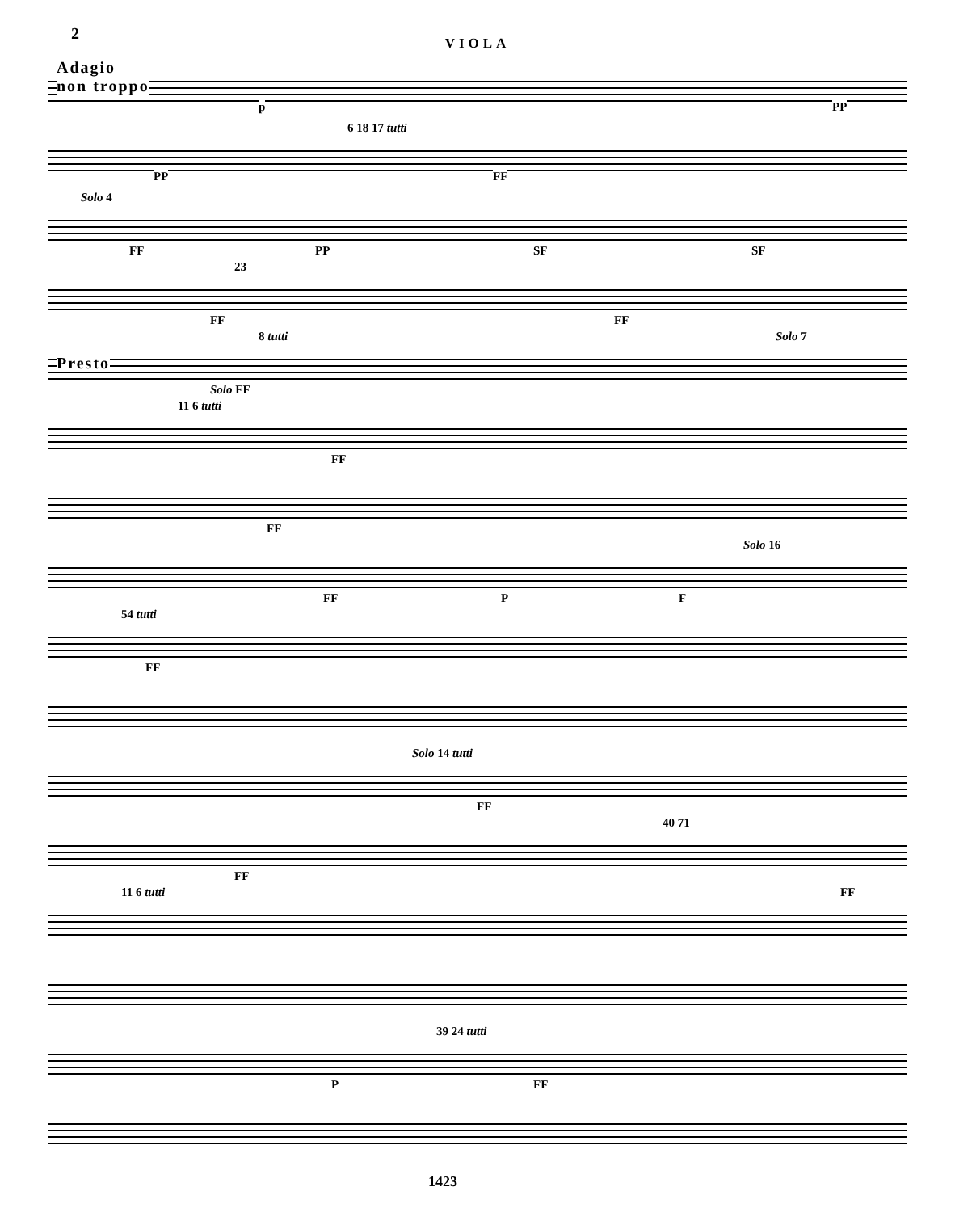2
VIOLA
Adagio
non troppo
p PP
PP
6 18 17 tutti
FF
Solo 4
FF PP SF SF
23
FF FF
Presto
8 tutti
Solo FF
Solo 7
11 6 tutti
FF
FF
FF P F
Solo 16
54 tutti
FF
Solo 14 tutti
FF
FF
40 71
11 6 tutti FF
39 24 tutti
P FF
1423